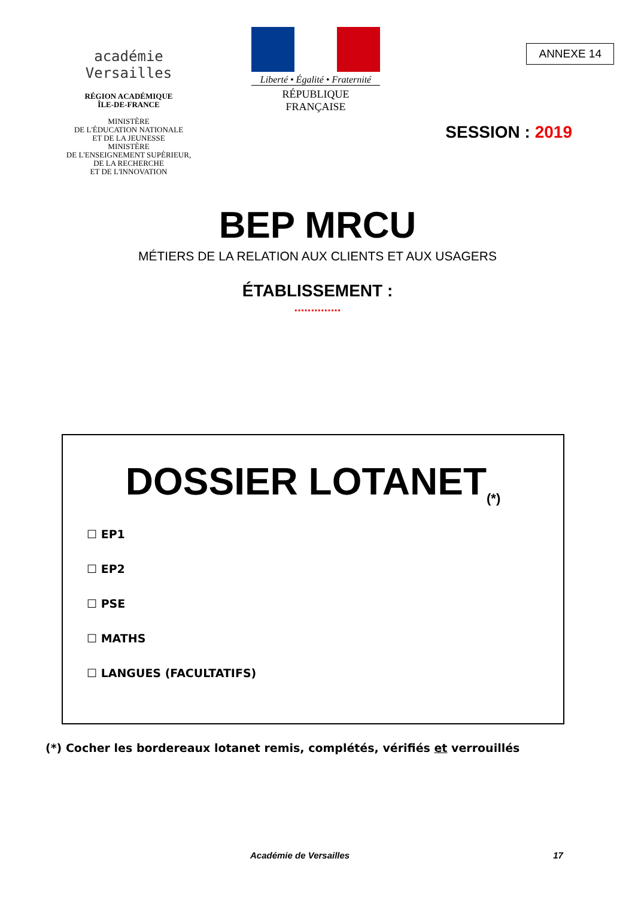académie
Versailles
RÉGION ACADÉMIQUE
ÎLE-DE-FRANCE
MINISTÈRE
DE L'ÉDUCATION NATIONALE
ET DE LA JEUNESSE
MINISTÈRE
DE L'ENSEIGNEMENT SUPÉRIEUR,
DE LA RECHERCHE
ET DE L'INNOVATION
Liberté • Égalité • Fraternité
RÉPUBLIQUE FRANÇAISE
ANNEXE 14
SESSION : 2019
BEP MRCU
MÉTIERS DE LA RELATION AUX CLIENTS ET AUX USAGERS
ÉTABLISSEMENT :
..............
DOSSIER LOTANET<sub>(*)</sub>
☐ EP1
☐ EP2
☐ PSE
☐ MATHS
☐ LANGUES (FACULTATIFS)
(*) Cocher les bordereaux lotanet remis, complétés, vérifiés et verrouillés
Académie de Versailles 17